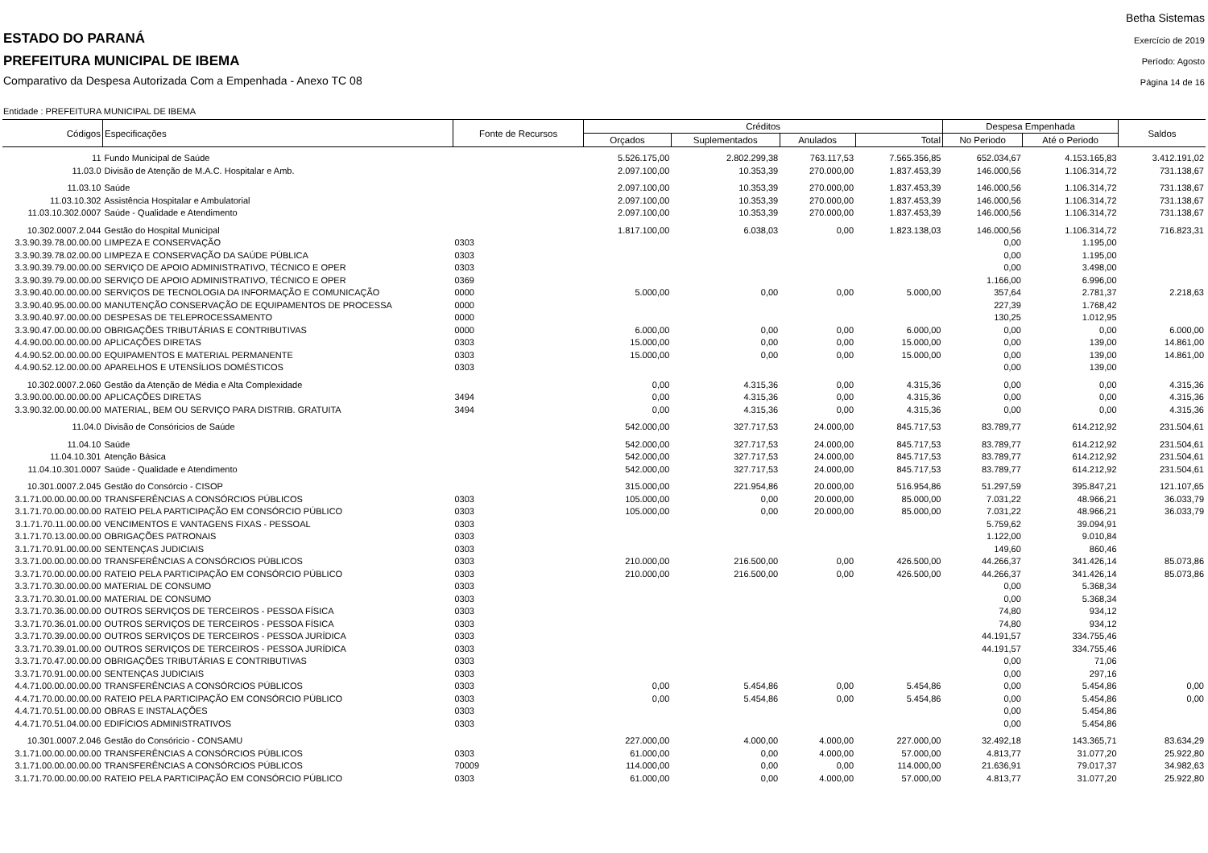ESTADO DO PARANÁ
PREFEITURA MUNICIPAL DE IBEMA
Comparativo da Despesa Autorizada Com a Empenhada - Anexo TC 08
Betha Sistemas
Exercício de 2019
Período: Agosto
Página 14 de 16
Entidade : PREFEITURA MUNICIPAL DE IBEMA
| Códigos | Especificações | Fonte de Recursos | Créditos | | | | Despesa Empenhada | | Saldos |
| --- | --- | --- | --- | --- | --- | --- | --- | --- | --- |
| | | | Orçados | Suplementados | Anulados | Total | No Periodo | Até o Periodo | |
| 11 | Fundo Municipal de Saúde | | 5.526.175,00 | 2.802.299,38 | 763.117,53 | 7.565.356,85 | 652.034,67 | 4.153.165,83 | 3.412.191,02 |
| 11.03.0 | Divisão de Atenção de M.A.C. Hospitalar e Amb. | | 2.097.100,00 | 10.353,39 | 270.000,00 | 1.837.453,39 | 146.000,56 | 1.106.314,72 | 731.138,67 |
| 11.03.10 | Saúde | | 2.097.100,00 | 10.353,39 | 270.000,00 | 1.837.453,39 | 146.000,56 | 1.106.314,72 | 731.138,67 |
| 11.03.10.302 | Assistência Hospitalar e Ambulatorial | | 2.097.100,00 | 10.353,39 | 270.000,00 | 1.837.453,39 | 146.000,56 | 1.106.314,72 | 731.138,67 |
| 11.03.10.302.0007 | Saúde - Qualidade e Atendimento | | 2.097.100,00 | 10.353,39 | 270.000,00 | 1.837.453,39 | 146.000,56 | 1.106.314,72 | 731.138,67 |
| 10.302.0007.2.044 | Gestão do Hospital Municipal | | 1.817.100,00 | 6.038,03 | 0,00 | 1.823.138,03 | 146.000,56 | 1.106.314,72 | 716.823,31 |
| 3.3.90.39.78.00.00.00 | LIMPEZA E CONSERVAÇÃO | 0303 | | | | | 0,00 | 1.195,00 | |
| 3.3.90.39.78.02.00.00 | LIMPEZA E CONSERVAÇÃO DA SAÚDE PÚBLICA | 0303 | | | | | 0,00 | 1.195,00 | |
| 3.3.90.39.79.00.00.00 | SERVIÇO DE APOIO ADMINISTRATIVO, TÉCNICO E OPER | 0303 | | | | | 0,00 | 3.498,00 | |
| 3.3.90.39.79.00.00.00 | SERVIÇO DE APOIO ADMINISTRATIVO, TÉCNICO E OPER | 0369 | | | | | 1.166,00 | 6.996,00 | |
| 3.3.90.40.00.00.00.00 | SERVIÇOS DE TECNOLOGIA DA INFORMAÇÃO E COMUNICAÇÃO | 0000 | 5.000,00 | 0,00 | 0,00 | 5.000,00 | 357,64 | 2.781,37 | 2.218,63 |
| 3.3.90.40.95.00.00.00 | MANUTENÇÃO CONSERVAÇÃO DE EQUIPAMENTOS DE PROCESSA | 0000 | | | | | 227,39 | 1.768,42 | |
| 3.3.90.40.97.00.00.00 | DESPESAS DE TELEPROCESSAMENTO | 0000 | | | | | 130,25 | 1.012,95 | |
| 3.3.90.47.00.00.00.00 | OBRIGAÇÕES TRIBUTÁRIAS E CONTRIBUTIVAS | 0000 | 6.000,00 | 0,00 | 0,00 | 6.000,00 | 0,00 | 0,00 | 6.000,00 |
| 4.4.90.00.00.00.00.00 | APLICAÇÕES DIRETAS | 0303 | 15.000,00 | 0,00 | 0,00 | 15.000,00 | 0,00 | 139,00 | 14.861,00 |
| 4.4.90.52.00.00.00.00 | EQUIPAMENTOS E MATERIAL PERMANENTE | 0303 | 15.000,00 | 0,00 | 0,00 | 15.000,00 | 0,00 | 139,00 | 14.861,00 |
| 4.4.90.52.12.00.00.00 | APARELHOS E UTENSÍLIOS DOMÉSTICOS | 0303 | | | | | 0,00 | 139,00 | |
| 10.302.0007.2.060 | Gestão da Atenção de Média e Alta Complexidade | | 0,00 | 4.315,36 | 0,00 | 4.315,36 | 0,00 | 0,00 | 4.315,36 |
| 3.3.90.00.00.00.00.00 | APLICAÇÕES DIRETAS | 3494 | 0,00 | 4.315,36 | 0,00 | 4.315,36 | 0,00 | 0,00 | 4.315,36 |
| 3.3.90.32.00.00.00.00 | MATERIAL, BEM OU SERVIÇO PARA DISTRIB. GRATUITA | 3494 | 0,00 | 4.315,36 | 0,00 | 4.315,36 | 0,00 | 0,00 | 4.315,36 |
| 11.04.0 | Divisão de Consóricios de Saúde | | 542.000,00 | 327.717,53 | 24.000,00 | 845.717,53 | 83.789,77 | 614.212,92 | 231.504,61 |
| 11.04.10 | Saúde | | 542.000,00 | 327.717,53 | 24.000,00 | 845.717,53 | 83.789,77 | 614.212,92 | 231.504,61 |
| 11.04.10.301 | Atenção Básica | | 542.000,00 | 327.717,53 | 24.000,00 | 845.717,53 | 83.789,77 | 614.212,92 | 231.504,61 |
| 11.04.10.301.0007 | Saúde - Qualidade e Atendimento | | 542.000,00 | 327.717,53 | 24.000,00 | 845.717,53 | 83.789,77 | 614.212,92 | 231.504,61 |
| 10.301.0007.2.045 | Gestão do Consórcio - CISOP | | 315.000,00 | 221.954,86 | 20.000,00 | 516.954,86 | 51.297,59 | 395.847,21 | 121.107,65 |
| 3.1.71.00.00.00.00.00 | TRANSFERÊNCIAS A CONSÓRCIOS PÚBLICOS | 0303 | 105.000,00 | 0,00 | 20.000,00 | 85.000,00 | 7.031,22 | 48.966,21 | 36.033,79 |
| 3.1.71.70.00.00.00.00 | RATEIO PELA PARTICIPAÇÃO EM CONSÓRCIO PÚBLICO | 0303 | 105.000,00 | 0,00 | 20.000,00 | 85.000,00 | 7.031,22 | 48.966,21 | 36.033,79 |
| 3.1.71.70.11.00.00.00 | VENCIMENTOS E VANTAGENS FIXAS - PESSOAL | 0303 | | | | | 5.759,62 | 39.094,91 | |
| 3.1.71.70.13.00.00.00 | OBRIGAÇÕES PATRONAIS | 0303 | | | | | 1.122,00 | 9.010,84 | |
| 3.1.71.70.91.00.00.00 | SENTENÇAS JUDICIAIS | 0303 | | | | | 149,60 | 860,46 | |
| 3.3.71.00.00.00.00.00 | TRANSFERÊNCIAS A CONSÓRCIOS PÚBLICOS | 0303 | 210.000,00 | 216.500,00 | 0,00 | 426.500,00 | 44.266,37 | 341.426,14 | 85.073,86 |
| 3.3.71.70.00.00.00.00 | RATEIO PELA PARTICIPAÇÃO EM CONSÓRCIO PÚBLICO | 0303 | 210.000,00 | 216.500,00 | 0,00 | 426.500,00 | 44.266,37 | 341.426,14 | 85.073,86 |
| 3.3.71.70.30.00.00.00 | MATERIAL DE CONSUMO | 0303 | | | | | 0,00 | 5.368,34 | |
| 3.3.71.70.30.01.00.00 | MATERIAL DE CONSUMO | 0303 | | | | | 0,00 | 5.368,34 | |
| 3.3.71.70.36.00.00.00 | OUTROS SERVIÇOS DE TERCEIROS - PESSOA FÍSICA | 0303 | | | | | 74,80 | 934,12 | |
| 3.3.71.70.36.01.00.00 | OUTROS SERVIÇOS DE TERCEIROS - PESSOA FÍSICA | 0303 | | | | | 74,80 | 934,12 | |
| 3.3.71.70.39.00.00.00 | OUTROS SERVIÇOS DE TERCEIROS - PESSOA JURÍDICA | 0303 | | | | | 44.191,57 | 334.755,46 | |
| 3.3.71.70.39.01.00.00 | OUTROS SERVIÇOS DE TERCEIROS - PESSOA JURÍDICA | 0303 | | | | | 44.191,57 | 334.755,46 | |
| 3.3.71.70.47.00.00.00 | OBRIGAÇÕES TRIBUTÁRIAS E CONTRIBUTIVAS | 0303 | | | | | 0,00 | 71,06 | |
| 3.3.71.70.91.00.00.00 | SENTENÇAS JUDICIAIS | 0303 | | | | | 0,00 | 297,16 | |
| 4.4.71.00.00.00.00.00 | TRANSFERÊNCIAS A CONSÓRCIOS PÚBLICOS | 0303 | 0,00 | 5.454,86 | 0,00 | 5.454,86 | 0,00 | 5.454,86 | 0,00 |
| 4.4.71.70.00.00.00.00 | RATEIO PELA PARTICIPAÇÃO EM CONSÓRCIO PÚBLICO | 0303 | 0,00 | 5.454,86 | 0,00 | 5.454,86 | 0,00 | 5.454,86 | 0,00 |
| 4.4.71.70.51.00.00.00 | OBRAS E INSTALAÇÕES | 0303 | | | | | 0,00 | 5.454,86 | |
| 4.4.71.70.51.04.00.00 | EDIFÍCIOS ADMINISTRATIVOS | 0303 | | | | | 0,00 | 5.454,86 | |
| 10.301.0007.2.046 | Gestão do Consóricio - CONSAMU | | 227.000,00 | 4.000,00 | 4.000,00 | 227.000,00 | 32.492,18 | 143.365,71 | 83.634,29 |
| 3.1.71.00.00.00.00.00 | TRANSFERÊNCIAS A CONSÓRCIOS PÚBLICOS | 0303 | 61.000,00 | 0,00 | 4.000,00 | 57.000,00 | 4.813,77 | 31.077,20 | 25.922,80 |
| 3.1.71.00.00.00.00.00 | TRANSFERÊNCIAS A CONSÓRCIOS PÚBLICOS | 70009 | 114.000,00 | 0,00 | 0,00 | 114.000,00 | 21.636,91 | 79.017,37 | 34.982,63 |
| 3.1.71.70.00.00.00.00 | RATEIO PELA PARTICIPAÇÃO EM CONSÓRCIO PÚBLICO | 0303 | 61.000,00 | 0,00 | 4.000,00 | 57.000,00 | 4.813,77 | 31.077,20 | 25.922,80 |